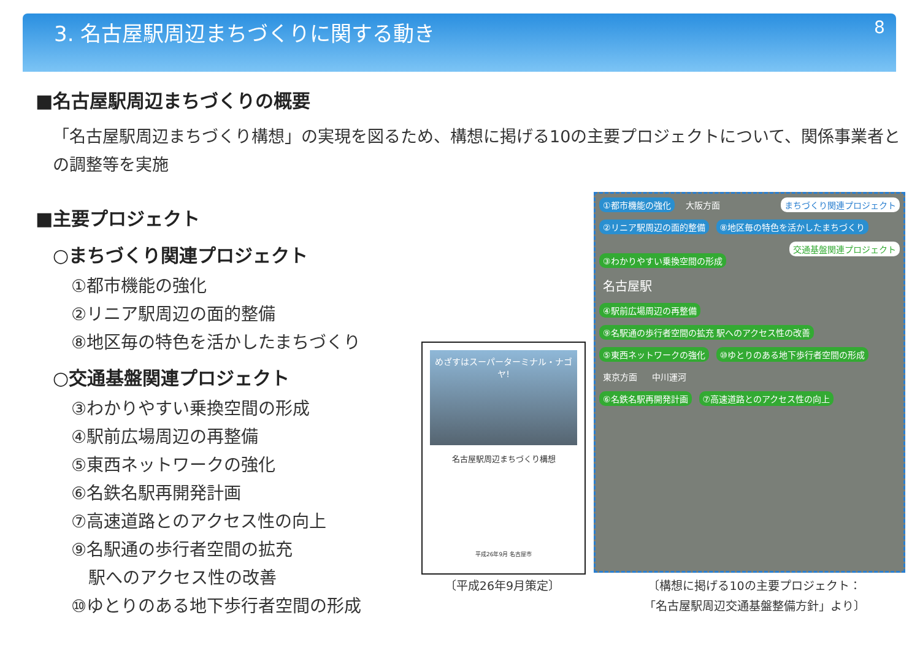3. 名古屋駅周辺まちづくりに関する動き
8
■名古屋駅周辺まちづくりの概要
「名古屋駅周辺まちづくり構想」の実現を図るため、構想に掲げる10の主要プロジェクトについて、関係事業者との調整等を実施
■主要プロジェクト
○まちづくり関連プロジェクト
①都市機能の強化
②リニア駅周辺の面的整備
⑧地区毎の特色を活かしたまちづくり
○交通基盤関連プロジェクト
③わかりやすい乗換空間の形成
④駅前広場周辺の再整備
⑤東西ネットワークの強化
⑥名鉄名駅再開発計画
⑦高速道路とのアクセス性の向上
⑨名駅通の歩行者空間の拡充
　駅へのアクセス性の改善
⑩ゆとりのある地下歩行者空間の形成
めざすはスーパーターミナル・ナゴヤ!
名古屋駅周辺まちづくり構想
平成26年9月 名古屋市
〔平成26年9月策定〕
まちづくり関連プロジェクト ①都市機能の強化 大阪方面
②リニア駅周辺の面的整備 ⑧地区毎の特色を活かしたまちづくり
交通基盤関連プロジェクト
③わかりやすい乗換空間の形成
名古屋駅
④駅前広場周辺の再整備
⑨名駅通の歩行者空間の拡充 駅へのアクセス性の改善
⑤東西ネットワークの強化 ⑩ゆとりのある地下歩行者空間の形成
東京方面 中川運河
⑥名鉄名駅再開発計画 ⑦高速道路とのアクセス性の向上
〔構想に掲げる10の主要プロジェクト：
「名古屋駅周辺交通基盤整備方針」より〕